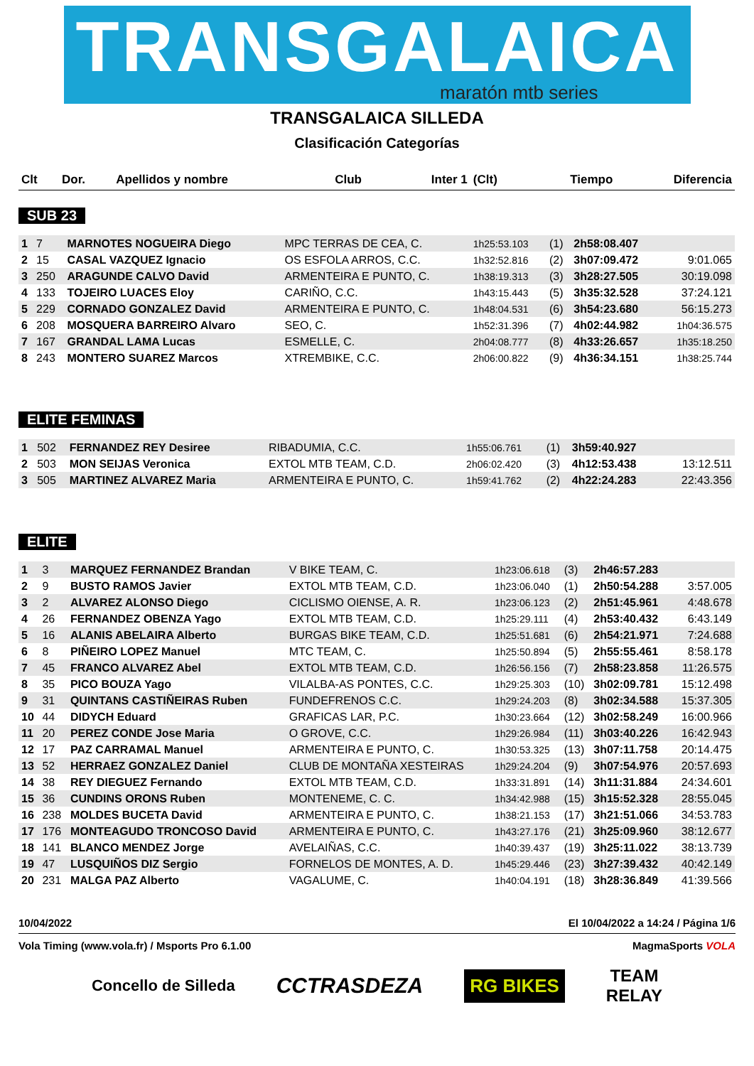TRANSGALAICA
maratón mtb series
TRANSGALAICA SILLEDA
Clasificación Categorías
| Clt | Dor. | Apellidos y nombre | Club | Inter 1 | (Clt) | Tiempo | Diferencia |
| --- | --- | --- | --- | --- | --- | --- | --- |
SUB 23
| 1 | 7 | MARNOTES NOGUEIRA Diego | MPC TERRAS DE CEA, C. | 1h25:53.103 | (1) | 2h58:08.407 | |
| 2 | 15 | CASAL VAZQUEZ Ignacio | OS ESFOLA ARROS, C.C. | 1h32:52.816 | (2) | 3h07:09.472 | 9:01.065 |
| 3 | 250 | ARAGUNDE CALVO David | ARMENTEIRA E PUNTO, C. | 1h38:19.313 | (3) | 3h28:27.505 | 30:19.098 |
| 4 | 133 | TOJEIRO LUACES Eloy | CARIÑO, C.C. | 1h43:15.443 | (5) | 3h35:32.528 | 37:24.121 |
| 5 | 229 | CORNADO GONZALEZ David | ARMENTEIRA E PUNTO, C. | 1h48:04.531 | (6) | 3h54:23.680 | 56:15.273 |
| 6 | 208 | MOSQUERA BARREIRO Alvaro | SEO, C. | 1h52:31.396 | (7) | 4h02:44.982 | 1h04:36.575 |
| 7 | 167 | GRANDAL LAMA Lucas | ESMELLE, C. | 2h04:08.777 | (8) | 4h33:26.657 | 1h35:18.250 |
| 8 | 243 | MONTERO SUAREZ Marcos | XTREMBIKE, C.C. | 2h06:00.822 | (9) | 4h36:34.151 | 1h38:25.744 |
ELITE FEMINAS
| 1 | 502 | FERNANDEZ REY Desiree | RIBADUMIA, C.C. | 1h55:06.761 | (1) | 3h59:40.927 | |
| 2 | 503 | MON SEIJAS Veronica | EXTOL MTB TEAM, C.D. | 2h06:02.420 | (3) | 4h12:53.438 | 13:12.511 |
| 3 | 505 | MARTINEZ ALVAREZ Maria | ARMENTEIRA E PUNTO, C. | 1h59:41.762 | (2) | 4h22:24.283 | 22:43.356 |
ELITE
| 1 | 3 | MARQUEZ FERNANDEZ Brandan | V BIKE TEAM, C. | 1h23:06.618 | (3) | 2h46:57.283 | |
| 2 | 9 | BUSTO RAMOS Javier | EXTOL MTB TEAM, C.D. | 1h23:06.040 | (1) | 2h50:54.288 | 3:57.005 |
| 3 | 2 | ALVAREZ ALONSO Diego | CICLISMO OIENSE, A. R. | 1h23:06.123 | (2) | 2h51:45.961 | 4:48.678 |
| 4 | 26 | FERNANDEZ OBENZA Yago | EXTOL MTB TEAM, C.D. | 1h25:29.111 | (4) | 2h53:40.432 | 6:43.149 |
| 5 | 16 | ALANIS ABELAIRA Alberto | BURGAS BIKE TEAM, C.D. | 1h25:51.681 | (6) | 2h54:21.971 | 7:24.688 |
| 6 | 8 | PIÑEIRO LOPEZ Manuel | MTC TEAM, C. | 1h25:50.894 | (5) | 2h55:55.461 | 8:58.178 |
| 7 | 45 | FRANCO ALVAREZ Abel | EXTOL MTB TEAM, C.D. | 1h26:56.156 | (7) | 2h58:23.858 | 11:26.575 |
| 8 | 35 | PICO BOUZA Yago | VILALBA-AS PONTES, C.C. | 1h29:25.303 | (10) | 3h02:09.781 | 15:12.498 |
| 9 | 31 | QUINTANS CASTIÑEIRAS Ruben | FUNDEFRENOS C.C. | 1h29:24.203 | (8) | 3h02:34.588 | 15:37.305 |
| 10 | 44 | DIDYCH Eduard | GRAFICAS LAR, P.C. | 1h30:23.664 | (12) | 3h02:58.249 | 16:00.966 |
| 11 | 20 | PEREZ CONDE Jose Maria | O GROVE, C.C. | 1h29:26.984 | (11) | 3h03:40.226 | 16:42.943 |
| 12 | 17 | PAZ CARRAMAL Manuel | ARMENTEIRA E PUNTO, C. | 1h30:53.325 | (13) | 3h07:11.758 | 20:14.475 |
| 13 | 52 | HERRAEZ GONZALEZ Daniel | CLUB DE MONTAÑA XESTEIRAS | 1h29:24.204 | (9) | 3h07:54.976 | 20:57.693 |
| 14 | 38 | REY DIEGUEZ Fernando | EXTOL MTB TEAM, C.D. | 1h33:31.891 | (14) | 3h11:31.884 | 24:34.601 |
| 15 | 36 | CUNDINS ORONS Ruben | MONTENEME, C. C. | 1h34:42.988 | (15) | 3h15:52.328 | 28:55.045 |
| 16 | 238 | MOLDES BUCETA David | ARMENTEIRA E PUNTO, C. | 1h38:21.153 | (17) | 3h21:51.066 | 34:53.783 |
| 17 | 176 | MONTEAGUDO TRONCOSO David | ARMENTEIRA E PUNTO, C. | 1h43:27.176 | (21) | 3h25:09.960 | 38:12.677 |
| 18 | 141 | BLANCO MENDEZ Jorge | AVELAIÑAS, C.C. | 1h40:39.437 | (19) | 3h25:11.022 | 38:13.739 |
| 19 | 47 | LUSQUIÑOS DIZ Sergio | FORNELOS DE MONTES, A. D. | 1h45:29.446 | (23) | 3h27:39.432 | 40:42.149 |
| 20 | 231 | MALGA PAZ Alberto | VAGALUME, C. | 1h40:04.191 | (18) | 3h28:36.849 | 41:39.566 |
10/04/2022 El 10/04/2022 a 14:24 / Página 1/6
Vola Timing (www.vola.fr) / Msports Pro 6.1.00 MagmaSports VOLA
Concello de Silleda CCTRASDEZA RG BIKES TEAM
RELAY